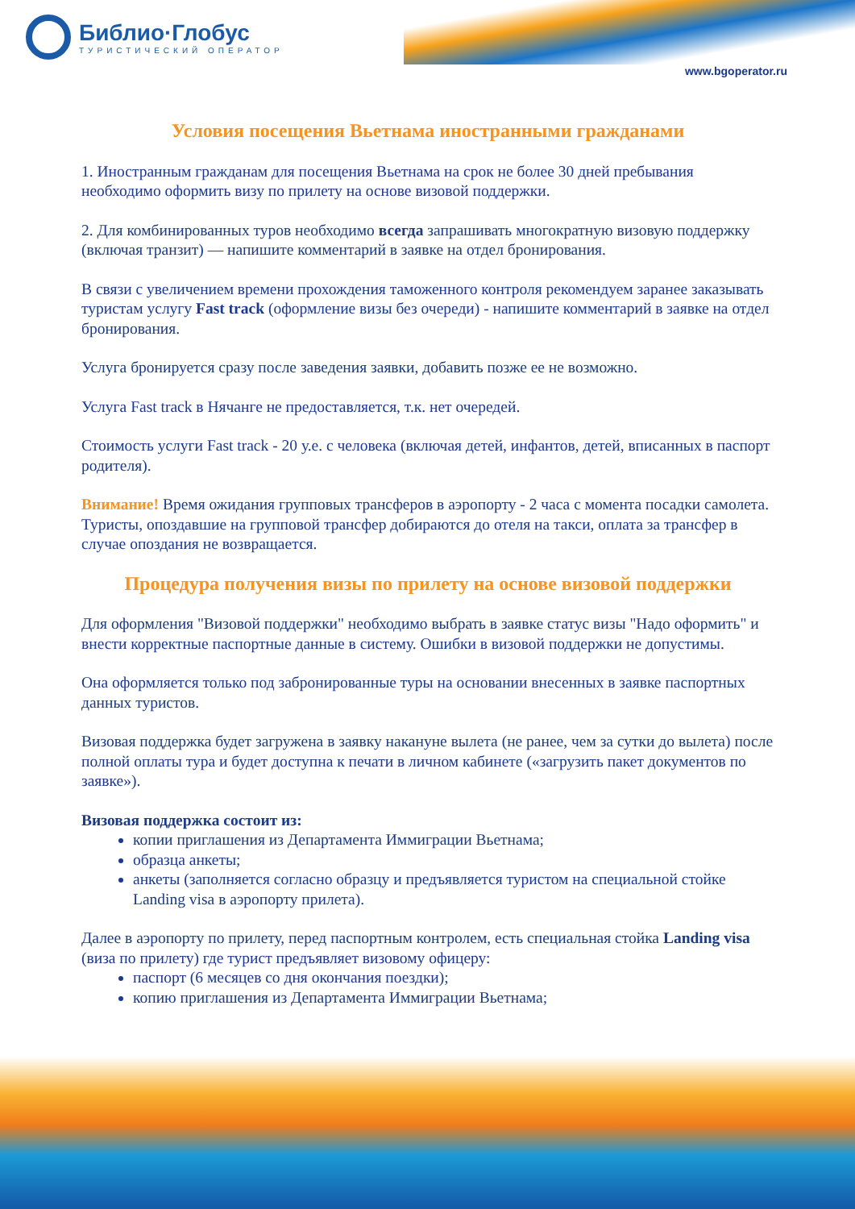Библио·Глобус
ТУРИСТИЧЕСКИЙ ОПЕРАТОР
www.bgoperator.ru
Условия посещения Вьетнама иностранными гражданами
1. Иностранным гражданам для посещения Вьетнама на срок не более 30 дней пребывания необходимо оформить визу по прилету на основе визовой поддержки.
2. Для комбинированных туров необходимо всегда запрашивать многократную визовую поддержку (включая транзит) — напишите комментарий в заявке на отдел бронирования.
В связи с увеличением времени прохождения таможенного контроля рекомендуем заранее заказывать туристам услугу Fast track (оформление визы без очереди) - напишите комментарий в заявке на отдел бронирования.
Услуга бронируется сразу после заведения заявки, добавить позже ее не возможно.
Услуга Fast track в Нячанге не предоставляется, т.к. нет очередей.
Стоимость услуги Fast track - 20 у.е. с человека (включая детей, инфантов, детей, вписанных в паспорт родителя).
Внимание! Время ожидания групповых трансферов в аэропорту - 2 часа с момента посадки самолета. Туристы, опоздавшие на групповой трансфер добираются до отеля на такси, оплата за трансфер в случае опоздания не возвращается.
Процедура получения визы по прилету на основе визовой поддержки
Для оформления "Визовой поддержки" необходимо выбрать в заявке статус визы "Надо оформить" и внести корректные паспортные данные в систему. Ошибки в визовой поддержки не допустимы.
Она оформляется только под забронированные туры на основании внесенных в заявке паспортных данных туристов.
Визовая поддержка будет загружена в заявку накануне вылета (не ранее, чем за сутки до вылета) после полной оплаты тура и будет доступна к печати в личном кабинете («загрузить пакет документов по заявке»).
Визовая поддержка состоит из:
копии приглашения из Департамента Иммиграции Вьетнама;
образца анкеты;
анкеты (заполняется согласно образцу и предъявляется туристом на специальной стойке Landing visa в аэропорту прилета).
Далее в аэропорту по прилету, перед паспортным контролем, есть специальная стойка Landing visa (виза по прилету) где турист предъявляет визовому офицеру:
паспорт (6 месяцев со дня окончания поездки);
копию приглашения из Департамента Иммиграции Вьетнама;